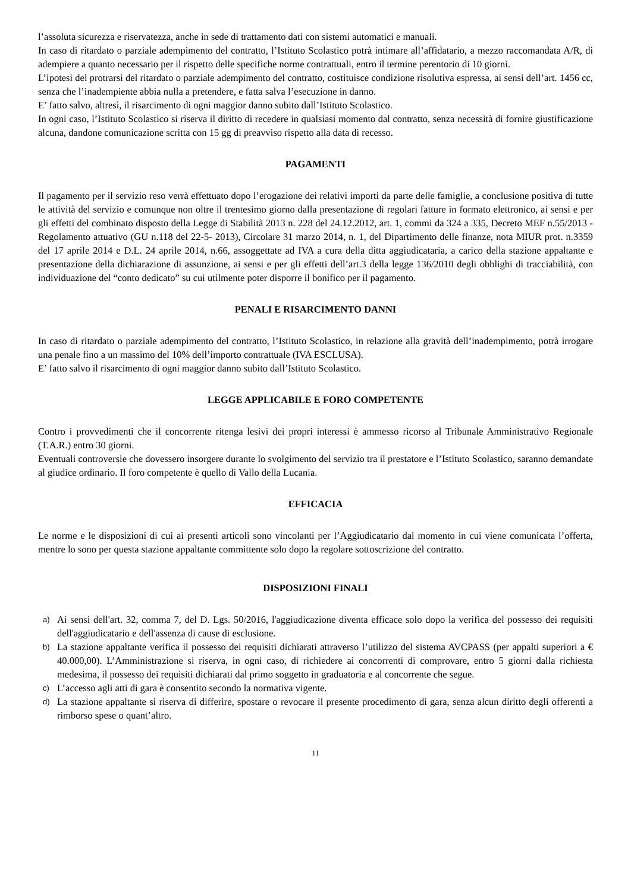l’assoluta sicurezza e riservatezza, anche in sede di trattamento dati con sistemi automatici e manuali.
In caso di ritardato o parziale adempimento del contratto, l’Istituto Scolastico potrà intimare all’affidatario, a mezzo raccomandata A/R, di adempiere a quanto necessario per il rispetto delle specifiche norme contrattuali, entro il termine perentorio di 10 giorni.
L’ipotesi del protrarsi del ritardato o parziale adempimento del contratto, costituisce condizione risolutiva espressa, ai sensi dell’art. 1456 cc, senza che l’inadempiente abbia nulla a pretendere, e fatta salva l’esecuzione in danno.
E’ fatto salvo, altresì, il risarcimento di ogni maggior danno subito dall’Istituto Scolastico.
In ogni caso, l’Istituto Scolastico si riserva il diritto di recedere in qualsiasi momento dal contratto, senza necessità di fornire giustificazione alcuna, dandone comunicazione scritta con 15 gg di preavviso rispetto alla data di recesso.
PAGAMENTI
Il pagamento per il servizio reso verrà effettuato dopo l’erogazione dei relativi importi da parte delle famiglie, a conclusione positiva di tutte le attività del servizio e comunque non oltre il trentesimo giorno dalla presentazione di regolari fatture in formato elettronico, ai sensi e per gli effetti del combinato disposto della Legge di Stabilità 2013 n. 228 del 24.12.2012, art. 1, commi da 324 a 335, Decreto MEF n.55/2013 - Regolamento attuativo (GU n.118 del 22-5- 2013), Circolare 31 marzo 2014, n. 1, del Dipartimento delle finanze, nota MIUR prot. n.3359 del 17 aprile 2014 e D.L. 24 aprile 2014, n.66, assoggettate ad IVA a cura della ditta aggiudicataria, a carico della stazione appaltante e presentazione della dichiarazione di assunzione, ai sensi e per gli effetti dell’art.3 della legge 136/2010 degli obblighi di tracciabilità, con individuazione del “conto dedicato” su cui utilmente poter disporre il bonifico per il pagamento.
PENALI E RISARCIMENTO DANNI
In caso di ritardato o parziale adempimento del contratto, l’Istituto Scolastico, in relazione alla gravità dell’inadempimento, potrà irrogare una penale fino a un massimo del 10% dell’importo contrattuale (IVA ESCLUSA).
E’ fatto salvo il risarcimento di ogni maggior danno subito dall’Istituto Scolastico.
LEGGE APPLICABILE E FORO COMPETENTE
Contro i provvedimenti che il concorrente ritenga lesivi dei propri interessi è ammesso ricorso al Tribunale Amministrativo Regionale (T.A.R.) entro 30 giorni.
Eventuali controversie che dovessero insorgere durante lo svolgimento del servizio tra il prestatore e l’Istituto Scolastico, saranno demandate al giudice ordinario. Il foro competente è quello di Vallo della Lucania.
EFFICACIA
Le norme e le disposizioni di cui ai presenti articoli sono vincolanti per l’Aggiudicatario dal momento in cui viene comunicata l’offerta, mentre lo sono per questa stazione appaltante committente solo dopo la regolare sottoscrizione del contratto.
DISPOSIZIONI FINALI
a) Ai sensi dell'art. 32, comma 7, del D. Lgs. 50/2016, l'aggiudicazione diventa efficace solo dopo la verifica del possesso dei requisiti dell'aggiudicatario e dell'assenza di cause di esclusione.
b) La stazione appaltante verifica il possesso dei requisiti dichiarati attraverso l’utilizzo del sistema AVCPASS (per appalti superiori a € 40.000,00). L’Amministrazione si riserva, in ogni caso, di richiedere ai concorrenti di comprovare, entro 5 giorni dalla richiesta medesima, il possesso dei requisiti dichiarati dal primo soggetto in graduatoria e al concorrente che segue.
c) L’accesso agli atti di gara è consentito secondo la normativa vigente.
d) La stazione appaltante si riserva di differire, spostare o revocare il presente procedimento di gara, senza alcun diritto degli offerenti a rimborso spese o quant’altro.
11